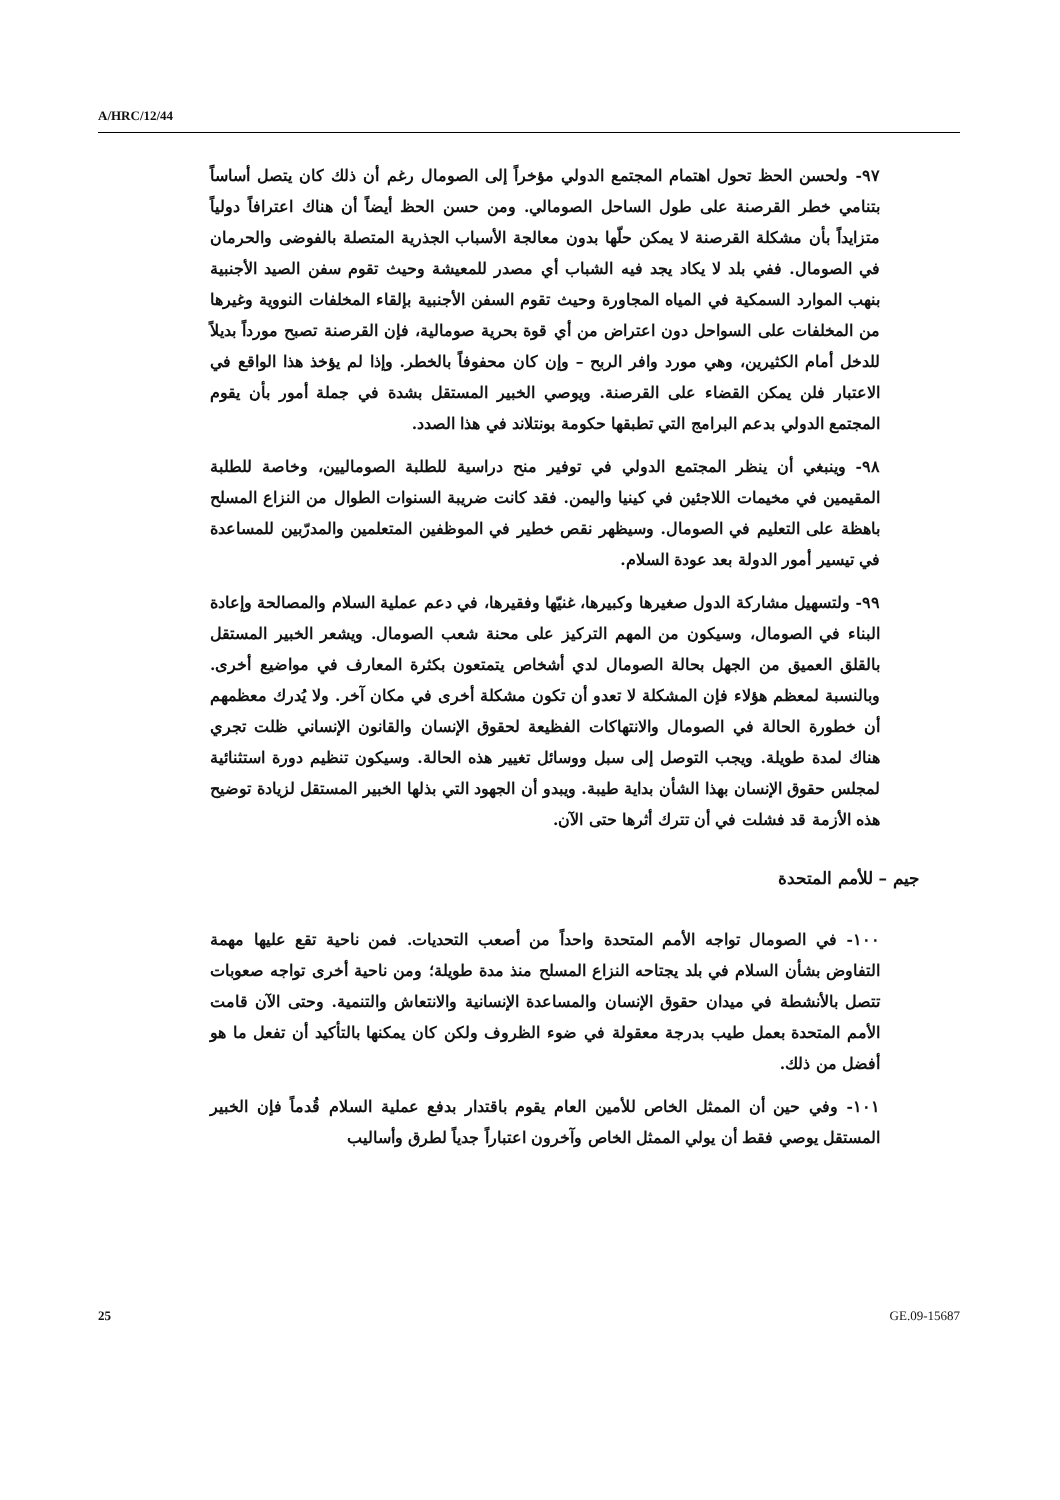A/HRC/12/44
٩٧- ولحسن الحظ تحول اهتمام المجتمع الدولي مؤخراً إلى الصومال رغم أن ذلك كان يتصل أساساً بتنامي خطر القرصنة على طول الساحل الصومالي. ومن حسن الحظ أيضاً أن هناك اعترافاً دولياً متزايداً بأن مشكلة القرصنة لا يمكن حلّها بدون معالجة الأسباب الجذرية المتصلة بالفوضى والحرمان في الصومال. ففي بلد لا يكاد يجد فيه الشباب أي مصدر للمعيشة وحيث تقوم سفن الصيد الأجنبية بنهب الموارد السمكية في المياه المجاورة وحيث تقوم السفن الأجنبية بإلقاء المخلفات النووية وغيرها من المخلفات على السواحل دون اعتراض من أي قوة بحرية صومالية، فإن القرصنة تصبح مورداً بديلاً للدخل أمام الكثيرين، وهي مورد وافر الربح – وإن كان محفوفاً بالخطر. وإذا لم يؤخذ هذا الواقع في الاعتبار فلن يمكن القضاء على القرصنة. ويوصي الخبير المستقل بشدة في جملة أمور بأن يقوم المجتمع الدولي بدعم البرامج التي تطبقها حكومة بونتلاند في هذا الصدد.
٩٨- وينبغي أن ينظر المجتمع الدولي في توفير منح دراسية للطلبة الصوماليين، وخاصة للطلبة المقيمين في مخيمات اللاجئين في كينيا واليمن. فقد كانت ضريبة السنوات الطوال من النزاع المسلح باهظة على التعليم في الصومال. وسيظهر نقص خطير في الموظفين المتعلمين والمدرّبين للمساعدة في تيسير أمور الدولة بعد عودة السلام.
٩٩- ولتسهيل مشاركة الدول صغيرها وكبيرها، غنيّها وفقيرها، في دعم عملية السلام والمصالحة وإعادة البناء في الصومال، وسيكون من المهم التركيز على محنة شعب الصومال. ويشعر الخبير المستقل بالقلق العميق من الجهل بحالة الصومال لدي أشخاص يتمتعون بكثرة المعارف في مواضيع أخرى. وبالنسبة لمعظم هؤلاء فإن المشكلة لا تعدو أن تكون مشكلة أخرى في مكان آخر. ولا يُدرك معظمهم أن خطورة الحالة في الصومال والانتهاكات الفظيعة لحقوق الإنسان والقانون الإنساني ظلت تجري هناك لمدة طويلة. ويجب التوصل إلى سبل ووسائل تغيير هذه الحالة. وسيكون تنظيم دورة استثنائية لمجلس حقوق الإنسان بهذا الشأن بداية طيبة. ويبدو أن الجهود التي بذلها الخبير المستقل لزيادة توضيح هذه الأزمة قد فشلت في أن تترك أثرها حتى الآن.
جيم – للأمم المتحدة
١٠٠- في الصومال تواجه الأمم المتحدة واحداً من أصعب التحديات. فمن ناحية تقع عليها مهمة التفاوض بشأن السلام في بلد يجتاحه النزاع المسلح منذ مدة طويلة؛ ومن ناحية أخرى تواجه صعوبات تتصل بالأنشطة في ميدان حقوق الإنسان والمساعدة الإنسانية والانتعاش والتنمية. وحتى الآن قامت الأمم المتحدة بعمل طيب بدرجة معقولة في ضوء الظروف ولكن كان يمكنها بالتأكيد أن تفعل ما هو أفضل من ذلك.
١٠١- وفي حين أن الممثل الخاص للأمين العام يقوم باقتدار بدفع عملية السلام قُدماً فإن الخبير المستقل يوصي فقط أن يولي الممثل الخاص وآخرون اعتباراً جدياً لطرق وأساليب
25 GE.09-15687